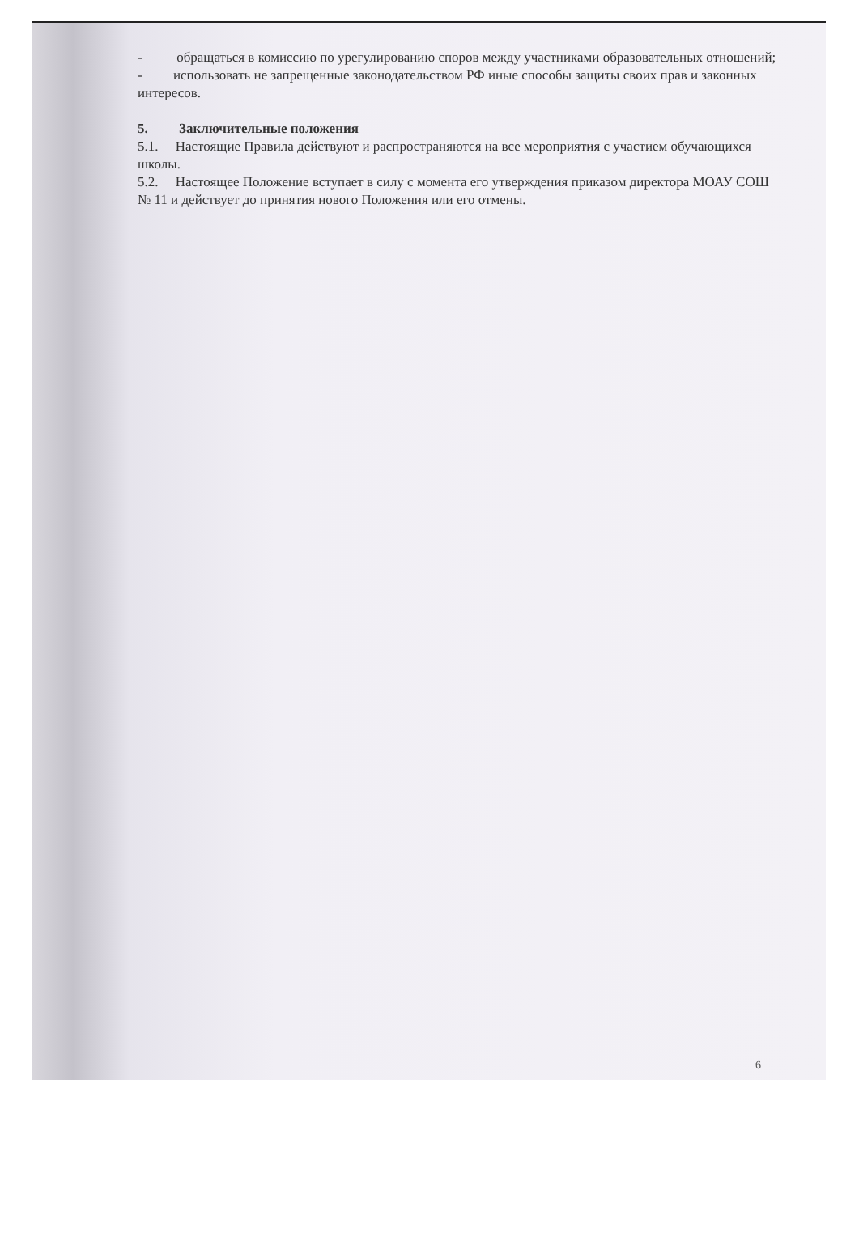- обращаться в комиссию по урегулированию споров между участниками образовательных отношений;
- использовать не запрещенные законодательством РФ иные способы защиты своих прав и законных интересов.
5. Заключительные положения
5.1. Настоящие Правила действуют и распространяются на все мероприятия с участием обучающихся школы.
5.2. Настоящее Положение вступает в силу с момента его утверждения приказом директора МОАУ СОШ № 11 и действует до принятия нового Положения или его отмены.
6